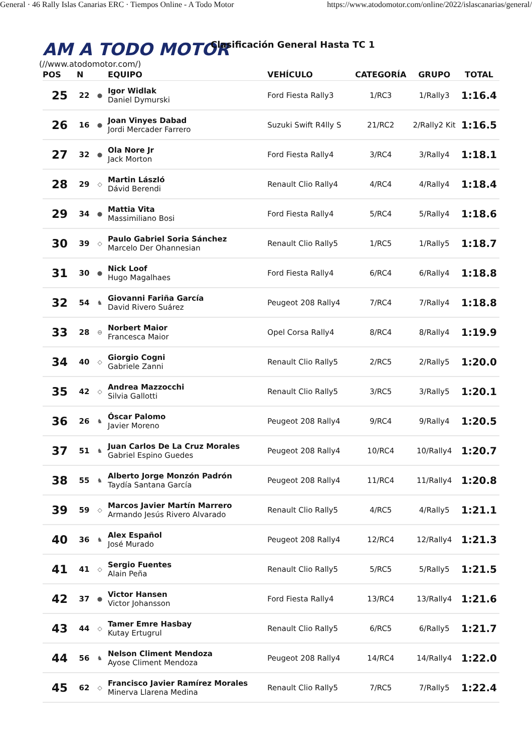General · 46 Rally Islas Canarias ERC · Tiempos Online - A Todo Motor https://www.atodomotor.com/online/2022/islascanarias/general/
AM A TODO MOTOR Clasificación General Hasta TC 1
(//www.atodomotor.com/)
| POS | N | | EQUIPO | VEHÍCULO | CATEGORÍA | GRUPO | TOTAL |
| --- | --- | --- | --- | --- | --- | --- | --- |
| 25 | 22 | ● | Igor Widlak Daniel Dymurski | Ford Fiesta Rally3 | 1/RC3 | 1/Rally3 | 1:16.4 |
| 26 | 16 | ● | Joan Vinyes Dabad Jordi Mercader Farrero | Suzuki Swift R4lly S | 21/RC2 | 2/Rally2 Kit | 1:16.5 |
| 27 | 32 | ● | Ola Nore Jr Jack Morton | Ford Fiesta Rally4 | 3/RC4 | 3/Rally4 | 1:18.1 |
| 28 | 29 | ◇ | Martin László Dávid Berendi | Renault Clio Rally4 | 4/RC4 | 4/Rally4 | 1:18.4 |
| 29 | 34 | ● | Mattia Vita Massimiliano Bosi | Ford Fiesta Rally4 | 5/RC4 | 5/Rally4 | 1:18.6 |
| 30 | 39 | ◇ | Paulo Gabriel Soria Sánchez Marcelo Der Ohannesian | Renault Clio Rally5 | 1/RC5 | 1/Rally5 | 1:18.7 |
| 31 | 30 | ● | Nick Loof Hugo Magalhaes | Ford Fiesta Rally4 | 6/RC4 | 6/Rally4 | 1:18.8 |
| 32 | 54 | ♞ | Giovanni Fariña García David Rivero Suárez | Peugeot 208 Rally4 | 7/RC4 | 7/Rally4 | 1:18.8 |
| 33 | 28 | ⊖ | Norbert Maior Francesca Maior | Opel Corsa Rally4 | 8/RC4 | 8/Rally4 | 1:19.9 |
| 34 | 40 | ◇ | Giorgio Cogni Gabriele Zanni | Renault Clio Rally5 | 2/RC5 | 2/Rally5 | 1:20.0 |
| 35 | 42 | ◇ | Andrea Mazzocchi Silvia Gallotti | Renault Clio Rally5 | 3/RC5 | 3/Rally5 | 1:20.1 |
| 36 | 26 | ♞ | Óscar Palomo Javier Moreno | Peugeot 208 Rally4 | 9/RC4 | 9/Rally4 | 1:20.5 |
| 37 | 51 | ♞ | Juan Carlos De La Cruz Morales Gabriel Espino Guedes | Peugeot 208 Rally4 | 10/RC4 | 10/Rally4 | 1:20.7 |
| 38 | 55 | ♞ | Alberto Jorge Monzón Padrón Taydía Santana García | Peugeot 208 Rally4 | 11/RC4 | 11/Rally4 | 1:20.8 |
| 39 | 59 | ◇ | Marcos Javier Martín Marrero Armando Jesús Rivero Alvarado | Renault Clio Rally5 | 4/RC5 | 4/Rally5 | 1:21.1 |
| 40 | 36 | ♞ | Alex Español José Murado | Peugeot 208 Rally4 | 12/RC4 | 12/Rally4 | 1:21.3 |
| 41 | 41 | ◇ | Sergio Fuentes Alain Peña | Renault Clio Rally5 | 5/RC5 | 5/Rally5 | 1:21.5 |
| 42 | 37 | ● | Victor Hansen Victor Johansson | Ford Fiesta Rally4 | 13/RC4 | 13/Rally4 | 1:21.6 |
| 43 | 44 | ◇ | Tamer Emre Hasbay Kutay Ertugrul | Renault Clio Rally5 | 6/RC5 | 6/Rally5 | 1:21.7 |
| 44 | 56 | ♞ | Nelson Climent Mendoza Ayose Climent Mendoza | Peugeot 208 Rally4 | 14/RC4 | 14/Rally4 | 1:22.0 |
| 45 | 62 | ◇ | Francisco Javier Ramírez Morales Minerva Llarena Medina | Renault Clio Rally5 | 7/RC5 | 7/Rally5 | 1:22.4 |